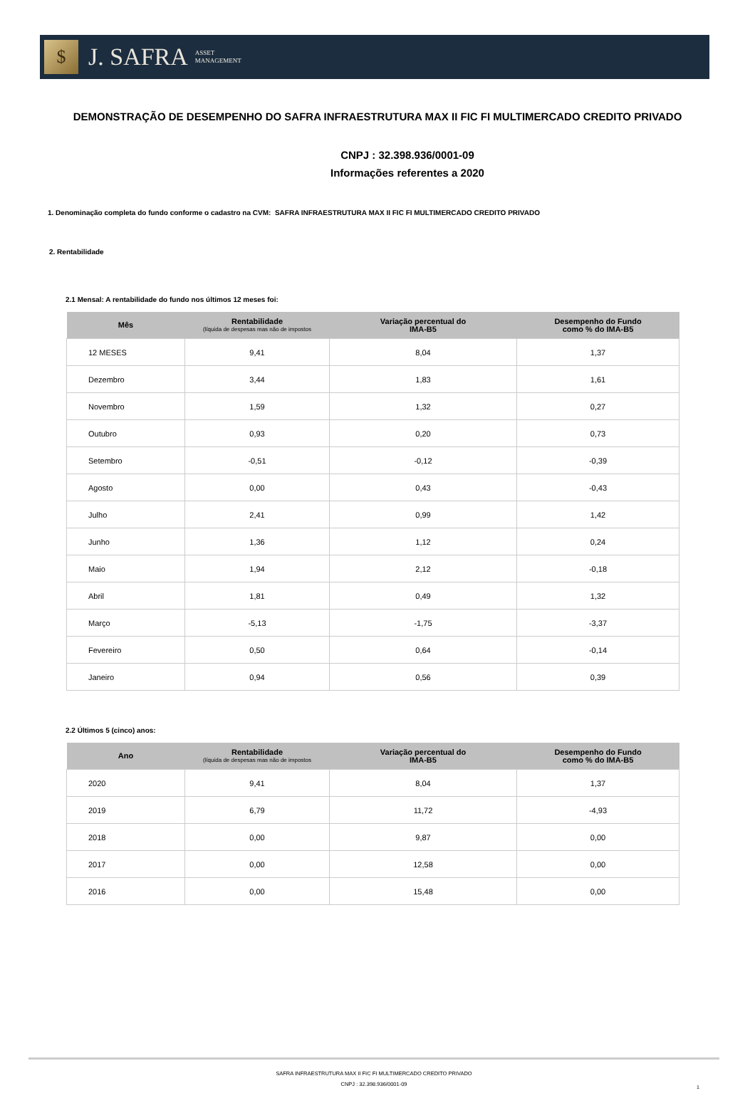$
J. SAFRA
ASSET
MANAGEMENT
DEMONSTRAÇÃO DE DESEMPENHO DO SAFRA INFRAESTRUTURA MAX II FIC FI MULTIMERCADO CREDITO PRIVADO
CNPJ : 32.398.936/0001-09
Informações referentes a 2020
1. Denominação completa do fundo conforme o cadastro na CVM: SAFRA INFRAESTRUTURA MAX II FIC FI MULTIMERCADO CREDITO PRIVADO
2. Rentabilidade
2.1 Mensal: A rentabilidade do fundo nos últimos 12 meses foi:
| Mês | Rentabilidade (líquida de despesas mas não de impostos | Variação percentual do IMA-B5 | Desempenho do Fundo como % do IMA-B5 |
| --- | --- | --- | --- |
| 12 MESES | 9,41 | 8,04 | 1,37 |
| Dezembro | 3,44 | 1,83 | 1,61 |
| Novembro | 1,59 | 1,32 | 0,27 |
| Outubro | 0,93 | 0,20 | 0,73 |
| Setembro | -0,51 | -0,12 | -0,39 |
| Agosto | 0,00 | 0,43 | -0,43 |
| Julho | 2,41 | 0,99 | 1,42 |
| Junho | 1,36 | 1,12 | 0,24 |
| Maio | 1,94 | 2,12 | -0,18 |
| Abril | 1,81 | 0,49 | 1,32 |
| Março | -5,13 | -1,75 | -3,37 |
| Fevereiro | 0,50 | 0,64 | -0,14 |
| Janeiro | 0,94 | 0,56 | 0,39 |
2.2 Últimos 5 (cinco) anos:
| Ano | Rentabilidade (líquida de despesas mas não de impostos | Variação percentual do IMA-B5 | Desempenho do Fundo como % do IMA-B5 |
| --- | --- | --- | --- |
| 2020 | 9,41 | 8,04 | 1,37 |
| 2019 | 6,79 | 11,72 | -4,93 |
| 2018 | 0,00 | 9,87 | 0,00 |
| 2017 | 0,00 | 12,58 | 0,00 |
| 2016 | 0,00 | 15,48 | 0,00 |
SAFRA INFRAESTRUTURA MAX II FIC FI MULTIMERCADO CREDITO PRIVADO
CNPJ : 32.398.936/0001-09
1